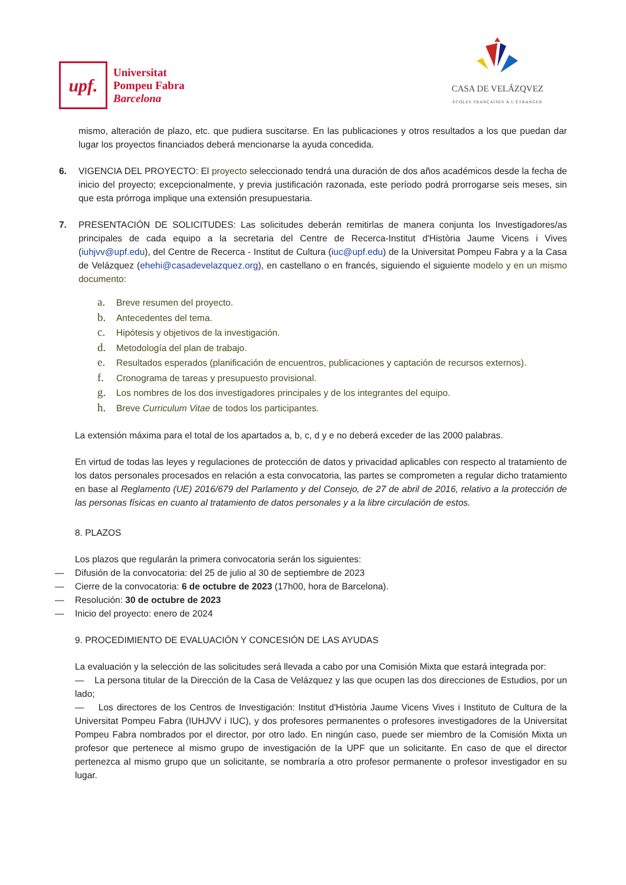upf.
Universitat
Pompeu Fabra
Barcelona
CASA DE VELÁZQVEZ
ÉCOLES FRANÇAISES À L'ÉTRANGER
mismo, alteración de plazo, etc. que pudiera suscitarse. En las publicaciones y otros resultados a los que puedan dar lugar los proyectos financiados deberá mencionarse la ayuda concedida.
6. VIGENCIA DEL PROYECTO: El proyecto seleccionado tendrá una duración de dos años académicos desde la fecha de inicio del proyecto; excepcionalmente, y previa justificación razonada, este período podrá prorrogarse seis meses, sin que esta prórroga implique una extensión presupuestaria.
7. PRESENTACIÓN DE SOLICITUDES: Las solicitudes deberán remitirlas de manera conjunta los Investigadores/as principales de cada equipo a la secretaria del Centre de Recerca-Institut d'Història Jaume Vicens i Vives (iuhjvv@upf.edu), del Centre de Recerca - Institut de Cultura (iuc@upf.edu) de la Universitat Pompeu Fabra y a la Casa de Velázquez (ehehi@casadevelazquez.org), en castellano o en francés, siguiendo el siguiente modelo y en un mismo documento:
a. Breve resumen del proyecto.
b. Antecedentes del tema.
c. Hipótesis y objetivos de la investigación.
d. Metodología del plan de trabajo.
e. Resultados esperados (planificación de encuentros, publicaciones y captación de recursos externos).
f. Cronograma de tareas y presupuesto provisional.
g. Los nombres de los dos investigadores principales y de los integrantes del equipo.
h. Breve Curriculum Vitae de todos los participantes.
La extensión máxima para el total de los apartados a, b, c, d y e no deberá exceder de las 2000 palabras.
En virtud de todas las leyes y regulaciones de protección de datos y privacidad aplicables con respecto al tratamiento de los datos personales procesados en relación a esta convocatoria, las partes se comprometen a regular dicho tratamiento en base al Reglamento (UE) 2016/679 del Parlamento y del Consejo, de 27 de abril de 2016, relativo a la protección de las personas físicas en cuanto al tratamiento de datos personales y a la libre circulación de estos.
8. PLAZOS
Los plazos que regularán la primera convocatoria serán los siguientes:
— Difusión de la convocatoria: del 25 de julio al 30 de septiembre de 2023
— Cierre de la convocatoria: 6 de octubre de 2023 (17h00, hora de Barcelona).
— Resolución: 30 de octubre de 2023
— Inicio del proyecto: enero de 2024
9. PROCEDIMIENTO DE EVALUACIÓN Y CONCESIÓN DE LAS AYUDAS
La evaluación y la selección de las solicitudes será llevada a cabo por una Comisión Mixta que estará integrada por:
— La persona titular de la Dirección de la Casa de Velázquez y las que ocupen las dos direcciones de Estudios, por un lado;
— Los directores de los Centros de Investigación: Institut d'Història Jaume Vicens Vives i Instituto de Cultura de la Universitat Pompeu Fabra (IUHJVV i IUC), y dos profesores permanentes o profesores investigadores de la Universitat Pompeu Fabra nombrados por el director, por otro lado. En ningún caso, puede ser miembro de la Comisión Mixta un profesor que pertenece al mismo grupo de investigación de la UPF que un solicitante. En caso de que el director pertenezca al mismo grupo que un solicitante, se nombraría a otro profesor permanente o profesor investigador en su lugar.